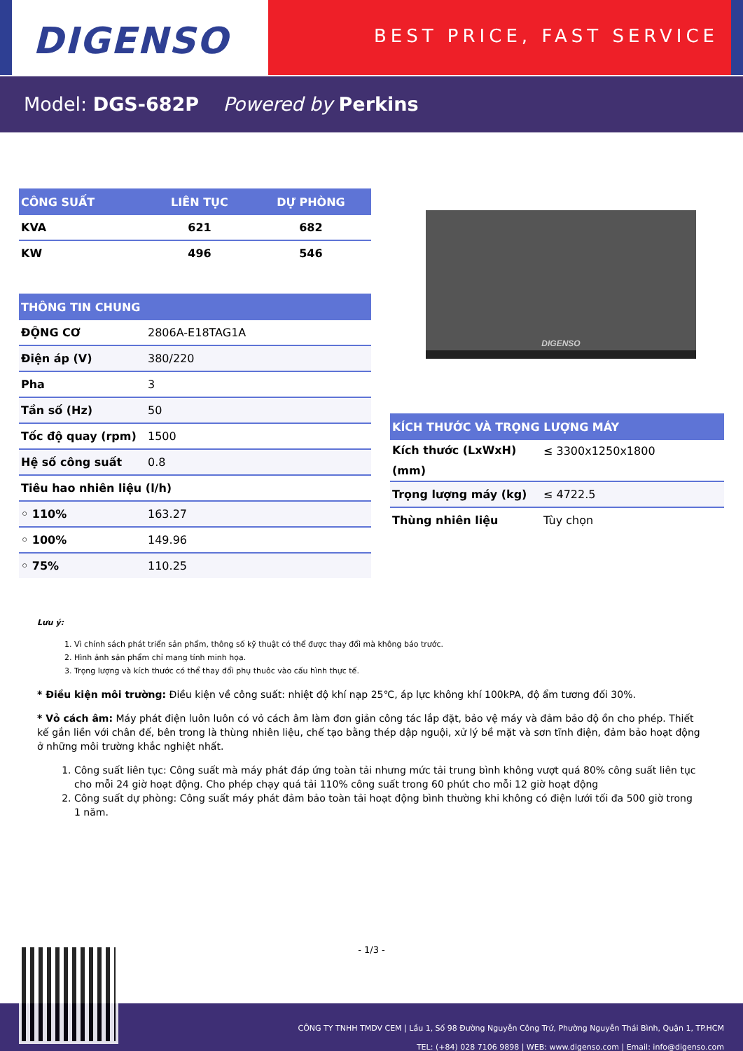DIGENSO
BEST PRICE, FAST SERVICE
Model: DGS-682P Powered by Perkins
| CÔNG SUẤT | LIÊN TỤC | DỰ PHÒNG |
| --- | --- | --- |
| KVA | 621 | 682 |
| KW | 496 | 546 |
| THÔNG TIN CHUNG | |
| --- | --- |
| ĐỘNG CƠ | 2806A-E18TAG1A |
| Điện áp (V) | 380/220 |
| Pha | 3 |
| Tần số (Hz) | 50 |
| Tốc độ quay (rpm) | 1500 |
| Hệ số công suất | 0.8 |
| Tiêu hao nhiên liệu (l/h) | |
| ◦ 110% | 163.27 |
| ◦ 100% | 149.96 |
| ◦ 75% | 110.25 |
DIGENSO
| KÍCH THƯỚC VÀ TRỌNG LƯỢNG MÁY | |
| --- | --- |
| Kích thước (LxWxH) (mm) | ≤ 3300x1250x1800 |
| Trọng lượng máy (kg) | ≤ 4722.5 |
| Thùng nhiên liệu | Tùy chọn |
Lưu ý:
1. Vì chính sách phát triển sản phẩm, thông số kỹ thuật có thể được thay đổi mà không báo trước.
2. Hình ảnh sản phẩm chỉ mang tính minh họa.
3. Trọng lượng và kích thước có thể thay đổi phụ thuôc vào cấu hình thực tế.
* Điều kiện môi trường: Điều kiện về công suất: nhiệt độ khí nạp 25℃, áp lực không khí 100kPA, độ ẩm tương đối 30%.
* Vỏ cách âm: Máy phát điện luôn luôn có vỏ cách âm làm đơn giản công tác lắp đặt, bảo vệ máy và đảm bảo độ ồn cho phép. Thiết kế gắn liền với chân đế, bên trong là thùng nhiên liệu, chế tạo bằng thép dập nguội, xử lý bề mặt và sơn tĩnh điện, đảm bảo hoạt động ở những môi trường khắc nghiệt nhất.
1. Công suất liên tục: Công suất mà máy phát đáp ứng toàn tải nhưng mức tải trung bình không vượt quá 80% công suất liên tục cho mỗi 24 giờ hoạt động. Cho phép chạy quá tải 110% công suất trong 60 phút cho mỗi 12 giờ hoạt động
2. Công suất dự phòng: Công suất máy phát đảm bảo toàn tải hoạt động bình thường khi không có điện lưới tối đa 500 giờ trong 1 năm.
- 1/3 -
CÔNG TY TNHH TMDV CEM | Lầu 1, Số 98 Đường Nguyễn Công Trứ, Phường Nguyễn Thái Bình, Quận 1, TP.HCM
TEL: (+84) 028 7106 9898 | WEB: www.digenso.com | Email: info@digenso.com